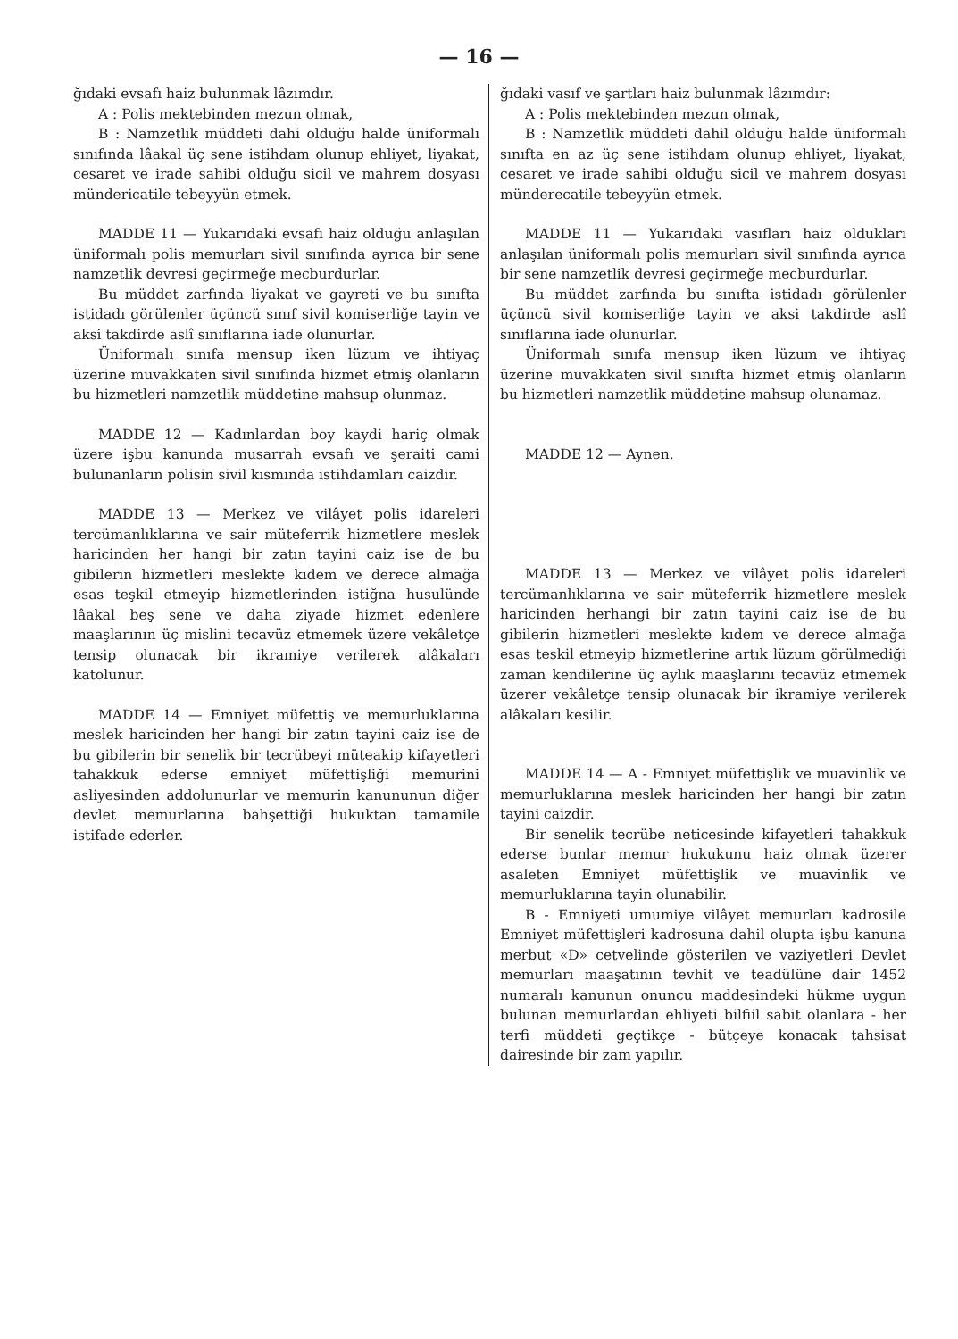— 16 —
ğıdaki evsafı haiz bulunmak lâzımdır.
A : Polis mektebinden mezun olmak,
B : Namzetlik müddeti dahi olduğu halde üniformalı sınıfında lâakal üç sene istihdam olunup ehliyet, liyakat, cesaret ve irade sahibi olduğu sicil ve mahrem dosyası mündericatile tebeyyün etmek.
MADDE 11 — Yukarıdaki evsafı haiz olduğu anlaşılan üniformalı polis memurları sivil sınıfında ayrıca bir sene namzetlik devresi geçirmeğe mecburdurlar.
Bu müddet zarfında liyakat ve gayreti ve bu sınıfta istidadı görülenler üçüncü sınıf sivil komiserliğe tayin ve aksi takdirde aslî sınıflarına iade olunurlar.
Üniformalı sınıfa mensup iken lüzum ve ihtiyaç üzerine muvakkaten sivil sınıfında hizmet etmiş olanların bu hizmetleri namzetlik müddetine mahsup olunmaz.
MADDE 12 — Kadınlardan boy kaydi hariç olmak üzere işbu kanunda musarrah evsafı ve şeraiti cami bulunanların polisin sivil kısmında istihdamları caizdir.
MADDE 13 — Merkez ve vilâyet polis idareleri tercümanlıklarına ve sair müteferrik hizmetlere meslek haricinden her hangi bir zatın tayini caiz ise de bu gibilerin hizmetleri meslekte kıdem ve derece almağa esas teşkil etmeyip hizmetlerinden istiğna husulünde lâakal beş sene ve daha ziyade hizmet edenlere maaşlarının üç mislini tecavüz etmemek üzere vekâletçe tensip olunacak bir ikramiye verilerek alâkaları katolunur.
MADDE 14 — Emniyet müfettiş ve memurluklarına meslek haricinden her hangi bir zatın tayini caiz ise de bu gibilerin bir senelik bir tecrübeyi müteakip kifayetleri tahakkuk ederse emniyet müfettişliği memurini asliyesinden addolunurlar ve memurin kanununun diğer devlet memurlarına bahşettiği hukuktan tamamile istifade ederler.
ğıdaki vasıf ve şartları haiz bulunmak lâzımdır:
A : Polis mektebinden mezun olmak,
B : Namzetlik müddeti dahil olduğu halde üniformalı sınıfta en az üç sene istihdam olunup ehliyet, liyakat, cesaret ve irade sahibi olduğu sicil ve mahrem dosyası münderecatile tebeyyün etmek.
MADDE 11 — Yukarıdaki vasıfları haiz oldukları anlaşılan üniformalı polis memurları sivil sınıfında ayrıca bir sene namzetlik devresi geçirmeğe mecburdurlar.
Bu müddet zarfında bu sınıfta istidadı görülenler üçüncü sivil komiserliğe tayin ve aksi takdirde aslî sınıflarına iade olunurlar.
Üniformalı sınıfa mensup iken lüzum ve ihtiyaç üzerine muvakkaten sivil sınıfta hizmet etmiş olanların bu hizmetleri namzetlik müddetine mahsup olunamaz.
MADDE 12 — Aynen.
MADDE 13 — Merkez ve vilâyet polis idareleri tercümanlıklarına ve sair müteferrik hizmetlere meslek haricinden herhangi bir zatın tayini caiz ise de bu gibilerin hizmetleri meslekte kıdem ve derece almağa esas teşkil etmeyip hizmetlerine artık lüzum görülmediği zaman kendilerine üç aylık maaşlarını tecavüz etmemek üzerer vekâletçe tensip olunacak bir ikramiye verilerek alâkaları kesilir.
MADDE 14 — A - Emniyet müfettişlik ve muavinlik ve memurluklarına meslek haricinden her hangi bir zatın tayini caizdir.
Bir senelik tecrübe neticesinde kifayetleri tahakkuk ederse bunlar memur hukukunu haiz olmak üzerer asaleten Emniyet müfettişlik ve muavinlik ve memurluklarına tayin olunabilir.
B - Emniyeti umumiye vilâyet memurları kadrosile Emniyet müfettişleri kadrosuna dahil olupta işbu kanuna merbut «D» cetvelinde gösterilen ve vaziyetleri Devlet memurları maaşatının tevhit ve teadülüne dair 1452 numaralı kanunun onuncu maddesindeki hükme uygun bulunan memurlardan ehliyeti bilfiil sabit olanlara - her terfi müddeti geçtikçe - bütçeye konacak tahsisat dairesinde bir zam yapılır.